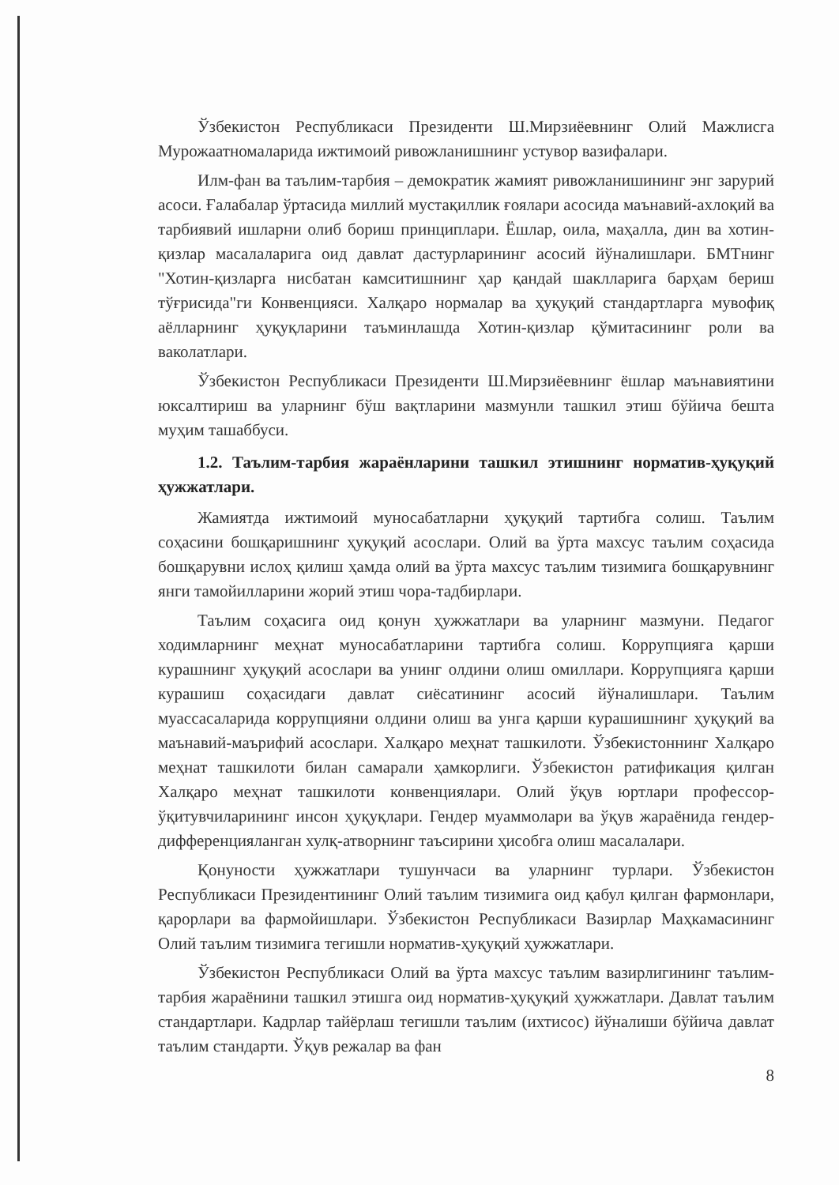Ўзбекистон Республикаси Президенти Ш.Мирзиёевнинг Олий Мажлисга Мурожаатномаларида ижтимоий ривожланишнинг устувор вазифалари.
Илм-фан ва таълим-тарбия – демократик жамият ривожланишининг энг зарурий асоси. Ғалабалар ўртасида миллий мустақиллик ғоялари асосида маънавий-ахлоқий ва тарбиявий ишларни олиб бориш принциплари. Ёшлар, оила, маҳалла, дин ва хотин-қизлар масалаларига оид давлат дастурларининг асосий йўналишлари. БМТнинг "Хотин-қизларга нисбатан камситишнинг ҳар қандай шаклларига барҳам бериш тўғрисида"ги Конвенцияси. Халқаро нормалар ва ҳуқуқий стандартларга мувофиқ аёлларнинг ҳуқуқларини таъминлашда Хотин-қизлар қўмитасининг роли ва ваколатлари.
Ўзбекистон Республикаси Президенти Ш.Мирзиёевнинг ёшлар маънавиятини юксалтириш ва уларнинг бўш вақтларини мазмунли ташкил этиш бўйича бешта муҳим ташаббуси.
1.2. Таълим-тарбия жараёнларини ташкил этишнинг норматив-ҳуқуқий ҳужжатлари.
Жамиятда ижтимоий муносабатларни ҳуқуқий тартибга солиш. Таълим соҳасини бошқаришнинг ҳуқуқий асослари. Олий ва ўрта махсус таълим соҳасида бошқарувни ислоҳ қилиш ҳамда олий ва ўрта махсус таълим тизимига бошқарувнинг янги тамойилларини жорий этиш чора-тадбирлари.
Таълим соҳасига оид қонун ҳужжатлари ва уларнинг мазмуни. Педагог ходимларнинг меҳнат муносабатларини тартибга солиш. Коррупцияга қарши курашнинг ҳуқуқий асослари ва унинг олдини олиш омиллари. Коррупцияга қарши курашиш соҳасидаги давлат сиёсатининг асосий йўналишлари. Таълим муассасаларида коррупцияни олдини олиш ва унга қарши курашишнинг ҳуқуқий ва маънавий-маърифий асослари. Халқаро меҳнат ташкилоти. Ўзбекистоннинг Халқаро меҳнат ташкилоти билан самарали ҳамкорлиги. Ўзбекистон ратификация қилган Халқаро меҳнат ташкилоти конвенциялари. Олий ўқув юртлари профессор-ўқитувчиларининг инсон ҳуқуқлари. Гендер муаммолари ва ўқув жараёнида гендер-дифференцияланган хулқ-атворнинг таъсирини ҳисобга олиш масалалари.
Қонуности ҳужжатлари тушунчаси ва уларнинг турлари. Ўзбекистон Республикаси Президентининг Олий таълим тизимига оид қабул қилган фармонлари, қарорлари ва фармойишлари. Ўзбекистон Республикаси Вазирлар Маҳкамасининг Олий таълим тизимига тегишли норматив-ҳуқуқий ҳужжатлари.
Ўзбекистон Республикаси Олий ва ўрта махсус таълим вазирлигининг таълим-тарбия жараёнини ташкил этишга оид норматив-ҳуқуқий ҳужжатлари. Давлат таълим стандартлари. Кадрлар тайёрлаш тегишли таълим (ихтисос) йўналиши бўйича давлат таълим стандарти. Ўқув режалар ва фан
8